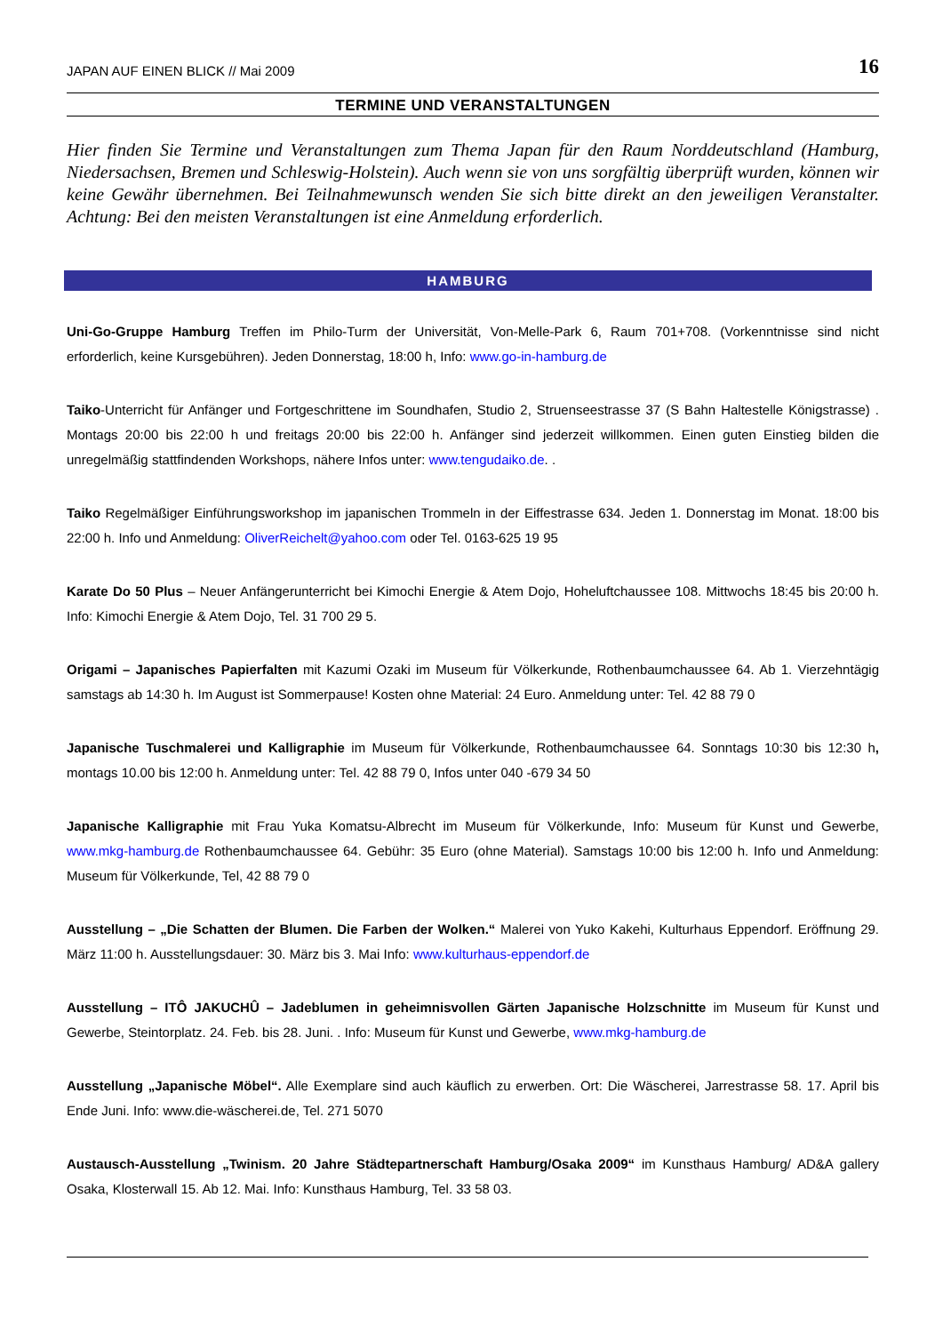JAPAN AUF EINEN BLICK // Mai 2009 16
TERMINE UND VERANSTALTUNGEN
Hier finden Sie Termine und Veranstaltungen zum Thema Japan für den Raum Norddeutschland (Hamburg, Niedersachsen, Bremen und Schleswig-Holstein). Auch wenn sie von uns sorgfältig überprüft wurden, können wir keine Gewähr übernehmen. Bei Teilnahmewunsch wenden Sie sich bitte direkt an den jeweiligen Veranstalter. Achtung: Bei den meisten Veranstaltungen ist eine Anmeldung erforderlich.
HAMBURG
Uni-Go-Gruppe Hamburg Treffen im Philo-Turm der Universität, Von-Melle-Park 6, Raum 701+708. (Vorkenntnisse sind nicht erforderlich, keine Kursgebühren). Jeden Donnerstag, 18:00 h, Info: www.go-in-hamburg.de
Taiko-Unterricht für Anfänger und Fortgeschrittene im Soundhafen, Studio 2, Struenseestrasse 37 (S Bahn Haltestelle Königstrasse) . Montags 20:00 bis 22:00 h und freitags 20:00 bis 22:00 h. Anfänger sind jederzeit willkommen. Einen guten Einstieg bilden die unregelmäßig stattfindenden Workshops, nähere Infos unter: www.tengudaiko.de. .
Taiko Regelmäßiger Einführungsworkshop im japanischen Trommeln in der Eiffestrasse 634. Jeden 1. Donnerstag im Monat. 18:00 bis 22:00 h. Info und Anmeldung: OliverReichelt@yahoo.com oder Tel. 0163-625 19 95
Karate Do 50 Plus – Neuer Anfängerunterricht bei Kimochi Energie & Atem Dojo, Hoheluftchaussee 108. Mittwochs 18:45 bis 20:00 h. Info: Kimochi Energie & Atem Dojo, Tel. 31 700 29 5.
Origami – Japanisches Papierfalten mit Kazumi Ozaki im Museum für Völkerkunde, Rothenbaumchaussee 64. Ab 1. Vierzehntägig samstags ab 14:30 h. Im August ist Sommerpause! Kosten ohne Material: 24 Euro. Anmeldung unter: Tel. 42 88 79 0
Japanische Tuschmalerei und Kalligraphie im Museum für Völkerkunde, Rothenbaumchaussee 64. Sonntags 10:30 bis 12:30 h, montags 10.00 bis 12:00 h. Anmeldung unter: Tel. 42 88 79 0, Infos unter 040 -679 34 50
Japanische Kalligraphie mit Frau Yuka Komatsu-Albrecht im Museum für Völkerkunde, Info: Museum für Kunst und Gewerbe, www.mkg-hamburg.de Rothenbaumchaussee 64. Gebühr: 35 Euro (ohne Material). Samstags 10:00 bis 12:00 h. Info und Anmeldung: Museum für Völkerkunde, Tel, 42 88 79 0
Ausstellung – „Die Schatten der Blumen. Die Farben der Wolken.“ Malerei von Yuko Kakehi, Kulturhaus Eppendorf. Eröffnung 29. März 11:00 h. Ausstellungsdauer: 30. März bis 3. Mai Info: www.kulturhaus-eppendorf.de
Ausstellung – ITÔ JAKUCHÛ – Jadeblumen in geheimnisvollen Gärten Japanische Holzschnitte im Museum für Kunst und Gewerbe, Steintorplatz. 24. Feb. bis 28. Juni. . Info: Museum für Kunst und Gewerbe, www.mkg-hamburg.de
Ausstellung „Japanische Möbel“. Alle Exemplare sind auch käuflich zu erwerben. Ort: Die Wäscherei, Jarrestrasse 58. 17. April bis Ende Juni. Info: www.die-wäscherei.de, Tel. 271 5070
Austausch-Ausstellung „Twinism. 20 Jahre Städtepartnerschaft Hamburg/Osaka 2009“ im Kunsthaus Hamburg/ AD&A gallery Osaka, Klosterwall 15. Ab 12. Mai. Info: Kunsthaus Hamburg, Tel. 33 58 03.